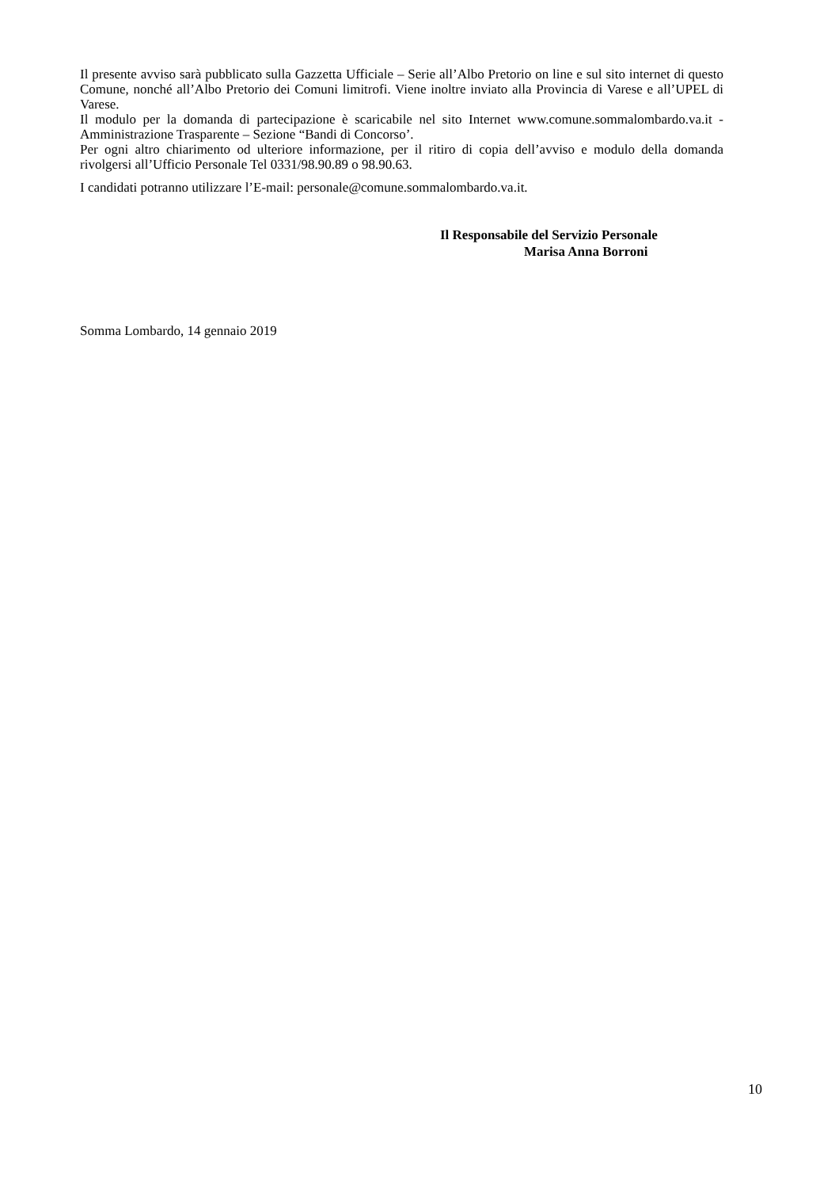Il presente avviso sarà pubblicato sulla Gazzetta Ufficiale – Serie all’Albo Pretorio on line e sul sito internet di questo Comune, nonché all’Albo Pretorio dei Comuni limitrofi. Viene inoltre inviato alla Provincia di Varese e all’UPEL di Varese.
Il modulo per la domanda di partecipazione è scaricabile nel sito Internet www.comune.sommalombardo.va.it - Amministrazione Trasparente – Sezione “Bandi di Concorso’.
Per ogni altro chiarimento od ulteriore informazione, per il ritiro di copia dell’avviso e modulo della domanda rivolgersi all’Ufficio Personale Tel 0331/98.90.89 o 98.90.63.
I candidati potranno utilizzare l’E-mail: personale@comune.sommalombardo.va.it.
Il Responsabile del Servizio Personale
Marisa Anna Borroni
Somma Lombardo, 14 gennaio 2019
10